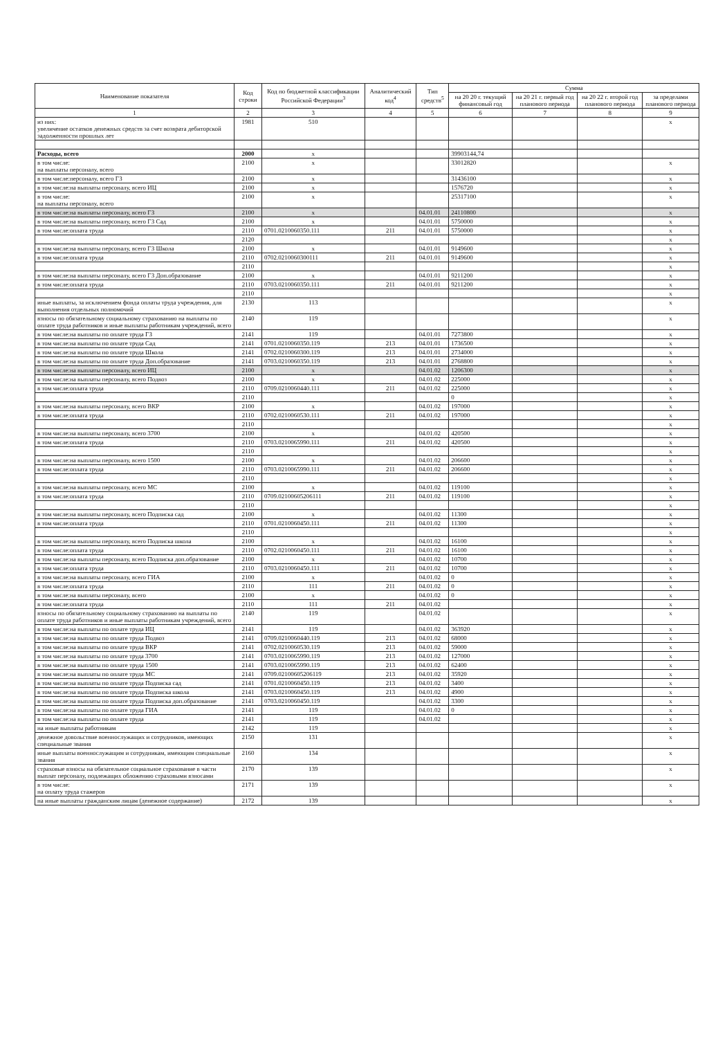| Наименование показателя | Код строки | Код по бюджетной классификации Российской Федерации<sup>3</sup> | Аналитический код<sup>4</sup> | Тип средств<sup>5</sup> | Сумма | | | |
| --- | --- | --- | --- | --- | --- | --- | --- | --- |
| | | | | | на 20 20 г. текущий финансовый год | на 20 21 г. первый год планового периода | на 20 22 г. второй год планового периода | за пределами планового периода |
| 1 | 2 | 3 | 4 | 5 | 6 | 7 | 8 | 9 |
| из них: увеличение остатков денежных средств за счет возврата дебиторской задолженности прошлых лет | 1981 | 510 | | | | | | x |
| Расходы, всего | 2000 | x | | | 39903144,74 | | | |
| в том числе: на выплаты персоналу, всего | 2100 | x | | | 33012820 | | | x |
| в том числе:персоналу, всего ГЗ | 2100 | x | | | 31436100 | | | x |
| в том числе:на выплаты персоналу, всего ИЦ | 2100 | x | | | 1576720 | | | x |
| в том числе: на выплаты персоналу, всего | 2100 | x | | | 25317100 | | | x |
| в том числе:на выплаты персоналу, всего ГЗ | 2100 | x | | 04.01.01 | 24110800 | | | x |
| в том числе:на выплаты персоналу, всего ГЗ Сад | 2100 | x | | 04.01.01 | 5750000 | | | x |
| в том числе:оплата труда | 2110 | 0701.0210060350.111 | 211 | 04.01.01 | 5750000 | | | x |
| | 2120 | | | | | | | x |
| в том числе:на выплаты персоналу, всего ГЗ Школа | 2100 | x | | 04.01.01 | 9149600 | | | x |
| в том числе:оплата труда | 2110 | 0702.0210060300111 | 211 | 04.01.01 | 9149600 | | | x |
| | 2110 | | | | | | | x |
| в том числе:на выплаты персоналу, всего ГЗ Доп.образование | 2100 | x | | 04.01.01 | 9211200 | | | x |
| в том числе:оплата труда | 2110 | 0703.0210060350.111 | 211 | 04.01.01 | 9211200 | | | x |
| | 2110 | | | | | | | x |
| иные выплаты, за исключением фонда оплаты труда учреждения, для выполнения отдельных полномочий | 2130 | 113 | | | | | | x |
| взносы по обязательному социальному страхованию на выплаты по оплате труда работников и иные выплаты работникам учреждений, всего | 2140 | 119 | | | | | | x |
| в том числе:на выплаты по оплате труда ГЗ | 2141 | 119 | | 04.01.01 | 7273800 | | | x |
| в том числе:на выплаты по оплате труда Сад | 2141 | 0701.0210060350.119 | 213 | 04.01.01 | 1736500 | | | x |
| в том числе:на выплаты по оплате труда Школа | 2141 | 0702.0210060300.119 | 213 | 04.01.01 | 2734000 | | | x |
| в том числе:на выплаты по оплате труда Доп.образование | 2141 | 0703.0210060350.119 | 213 | 04.01.01 | 2768800 | | | x |
| в том числе:на выплаты персоналу, всего ИЦ | 2100 | x | | 04.01.02 | 1206300 | | | x |
| в том числе:на выплаты персоналу, всего Подвоз | 2100 | x | | 04.01.02 | 225000 | | | x |
| в том числе:оплата труда | 2110 | 0709.0210060440.111 | 211 | 04.01.02 | 225000 | | | x |
| | 2110 | | | | 0 | | | x |
| в том числе:на выплаты персоналу, всего ВКР | 2100 | x | | 04.01.02 | 197000 | | | x |
| в том числе:оплата труда | 2110 | 0702.0210060530.111 | 211 | 04.01.02 | 197000 | | | x |
| | 2110 | | | | | | | x |
| в том числе:на выплаты персоналу, всего 3700 | 2100 | x | | 04.01.02 | 420500 | | | x |
| в том числе:оплата труда | 2110 | 0703.0210065990.111 | 211 | 04.01.02 | 420500 | | | x |
| | 2110 | | | | | | | x |
| в том числе:на выплаты персоналу, всего 1500 | 2100 | x | | 04.01.02 | 206600 | | | x |
| в том числе:оплата труда | 2110 | 0703.0210065990.111 | 211 | 04.01.02 | 206600 | | | x |
| | 2110 | | | | | | | x |
| в том числе:на выплаты персоналу, всего МС | 2100 | x | | 04.01.02 | 119100 | | | x |
| в том числе:оплата труда | 2110 | 0709.02100605206111 | 211 | 04.01.02 | 119100 | | | x |
| | 2110 | | | | | | | x |
| в том числе:на выплаты персоналу, всего Подписка сад | 2100 | x | | 04.01.02 | 11300 | | | x |
| в том числе:оплата труда | 2110 | 0701.0210060450.111 | 211 | 04.01.02 | 11300 | | | x |
| | 2110 | | | | | | | x |
| в том числе:на выплаты персоналу, всего Подписка школа | 2100 | x | | 04.01.02 | 16100 | | | x |
| в том числе:оплата труда | 2110 | 0702.0210060450.111 | 211 | 04.01.02 | 16100 | | | x |
| в том числе:на выплаты персоналу, всего Подписка доп.образование | 2100 | x | | 04.01.02 | 10700 | | | x |
| в том числе:оплата труда | 2110 | 0703.0210060450.111 | 211 | 04.01.02 | 10700 | | | x |
| в том числе:на выплаты персоналу, всего ГИА | 2100 | x | | 04.01.02 | 0 | | | x |
| в том числе:оплата труда | 2110 | 111 | 211 | 04.01.02 | 0 | | | x |
| в том числе:на выплаты персоналу, всего | 2100 | x | | 04.01.02 | 0 | | | x |
| в том числе:оплата труда | 2110 | 111 | 211 | 04.01.02 | | | | x |
| взносы по обязательному социальному страхованию на выплаты по оплате труда работников и иные выплаты работникам учреждений, всего | 2140 | 119 | | 04.01.02 | | | | x |
| в том числе:на выплаты по оплате труда ИЦ | 2141 | 119 | | 04.01.02 | 363920 | | | x |
| в том числе:на выплаты по оплате труда Подвоз | 2141 | 0709.0210060440.119 | 213 | 04.01.02 | 68000 | | | x |
| в том числе:на выплаты по оплате труда ВКР | 2141 | 0702.0210060530.119 | 213 | 04.01.02 | 59000 | | | x |
| в том числе:на выплаты по оплате труда 3700 | 2141 | 0703.0210065990.119 | 213 | 04.01.02 | 127000 | | | x |
| в том числе:на выплаты по оплате труда 1500 | 2141 | 0703.0210065990.119 | 213 | 04.01.02 | 62400 | | | x |
| в том числе:на выплаты по оплате труда МС | 2141 | 0709.02100605206119 | 213 | 04.01.02 | 35920 | | | x |
| в том числе:на выплаты по оплате труда Подписка сад | 2141 | 0701.0210060450.119 | 213 | 04.01.02 | 3400 | | | x |
| в том числе:на выплаты по оплате труда Подписка школа | 2141 | 0703.0210060450.119 | 213 | 04.01.02 | 4900 | | | x |
| в том числе:на выплаты по оплате труда Подписка доп.образование | 2141 | 0703.0210060450.119 | | 04.01.02 | 3300 | | | x |
| в том числе:на выплаты по оплате труда ГИА | 2141 | 119 | | 04.01.02 | 0 | | | x |
| в том числе:на выплаты по оплате труда | 2141 | 119 | | 04.01.02 | | | | x |
| на иные выплаты работникам | 2142 | 119 | | | | | | x |
| денежное довольствие военнослужащих и сотрудников, имеющих специальные звания | 2150 | 131 | | | | | | x |
| иные выплаты военнослужащим и сотрудникам, имеющим специальные звания | 2160 | 134 | | | | | | x |
| страховые взносы на обязательное социальное страхование в части выплат персоналу, подлежащих обложению страховыми взносами | 2170 | 139 | | | | | | x |
| в том числе: на оплату труда стажеров | 2171 | 139 | | | | | | x |
| на иные выплаты гражданским лицам (денежное содержание) | 2172 | 139 | | | | | | x |